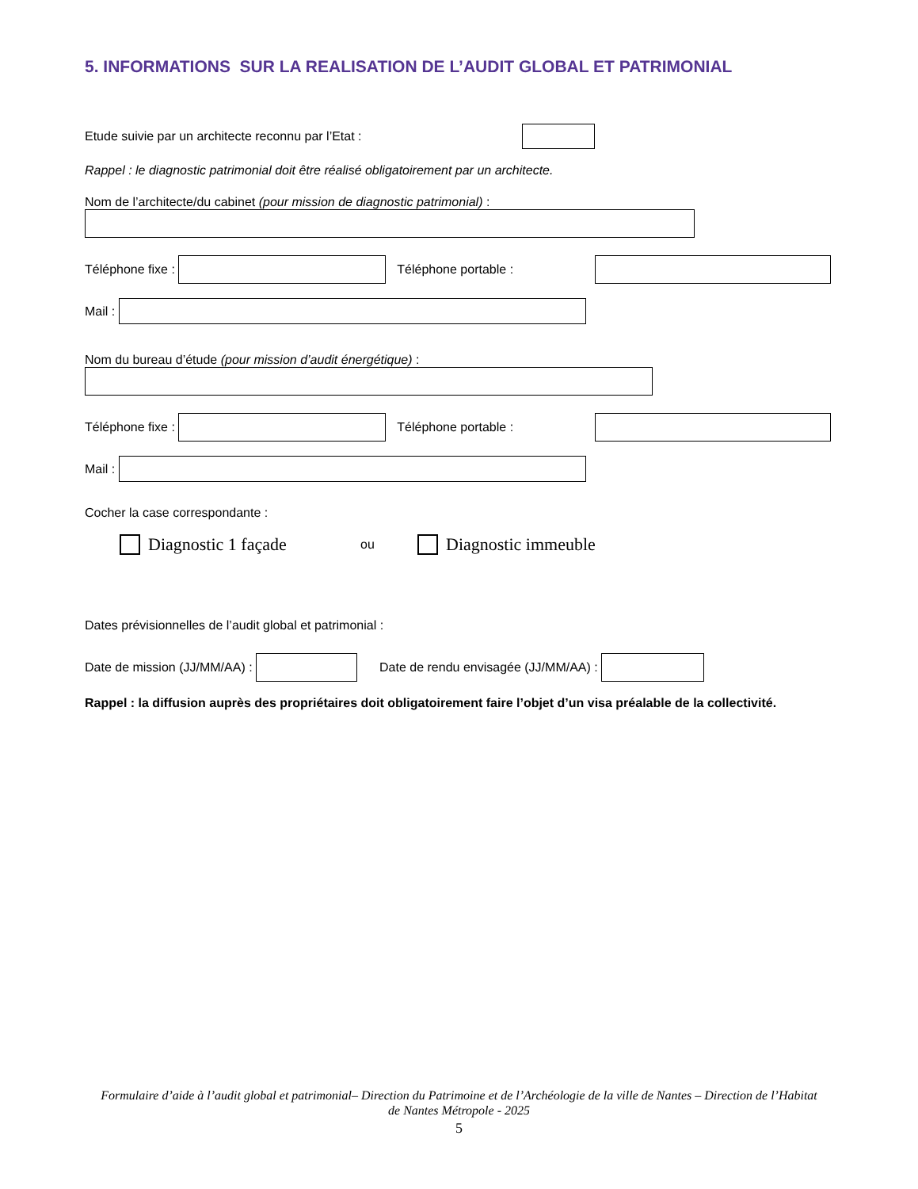5. INFORMATIONS SUR LA REALISATION DE L’AUDIT GLOBAL ET PATRIMONIAL
Etude suivie par un architecte reconnu par l’Etat :
Rappel : le diagnostic patrimonial doit être réalisé obligatoirement par un architecte.
Nom de l’architecte/du cabinet (pour mission de diagnostic patrimonial) :
Téléphone fixe : Téléphone portable :
Mail :
Nom du bureau d’étude (pour mission d’audit énergétique) :
Téléphone fixe : Téléphone portable :
Mail :
Cocher la case correspondante :
Diagnostic 1 façade ou Diagnostic immeuble
Dates prévisionnelles de l’audit global et patrimonial :
Date de mission (JJ/MM/AA) : Date de rendu envisagée (JJ/MM/AA) :
Rappel : la diffusion auprès des propriétaires doit obligatoirement faire l’objet d’un visa préalable de la collectivité.
Formulaire d’aide à l’audit global et patrimonial– Direction du Patrimoine et de l’Archéologie de la ville de Nantes – Direction de l’Habitat de Nantes Métropole - 2025
5